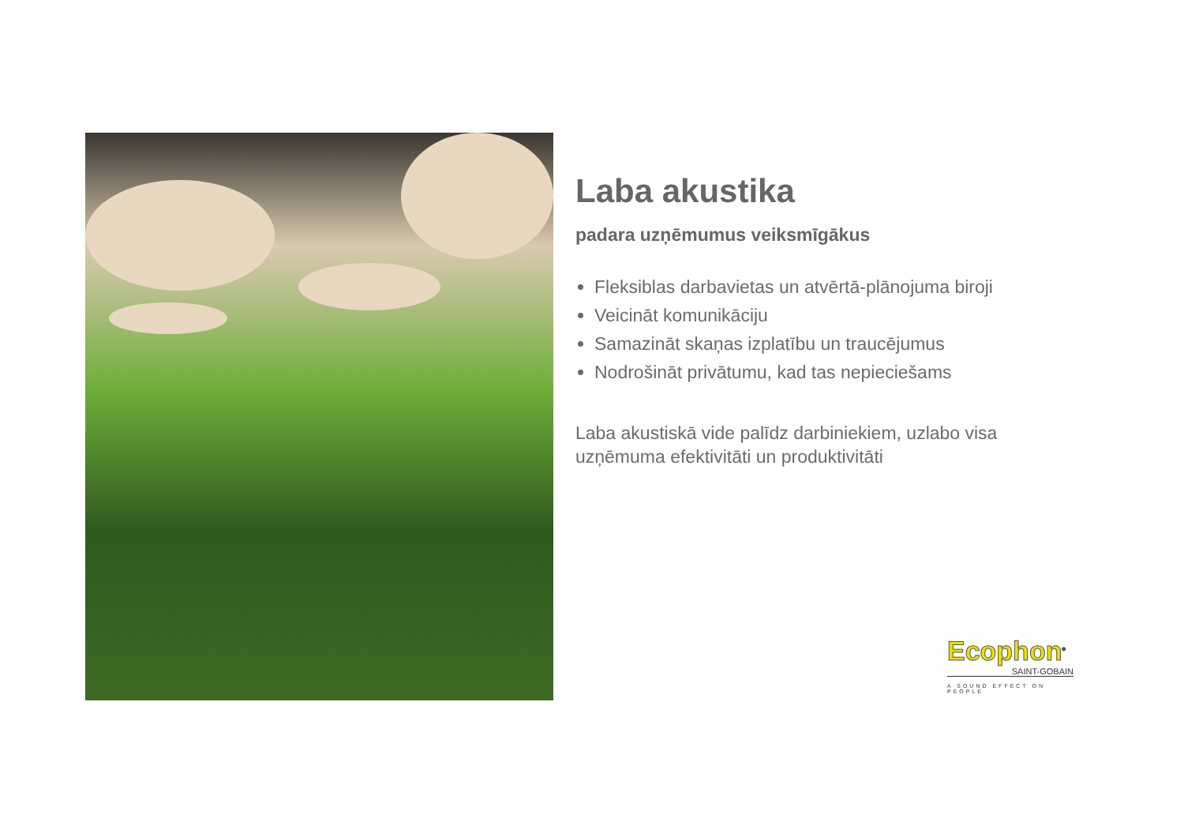Laba akustika
padara uzņēmumus veiksmīgākus
Fleksiblas darbavietas un atvērtā-plānojuma biroji
Veicināt komunikāciju
Samazināt skaņas izplatību un traucējumus
Nodrošināt privātumu, kad tas nepieciešams
Laba akustiskā vide palīdz darbiniekiem, uzlabo visa uzņēmuma efektivitāti un produktivitāti
Ecophon<sup>®</sup>
SAINT-GOBAIN
A SOUND EFFECT ON PEOPLE